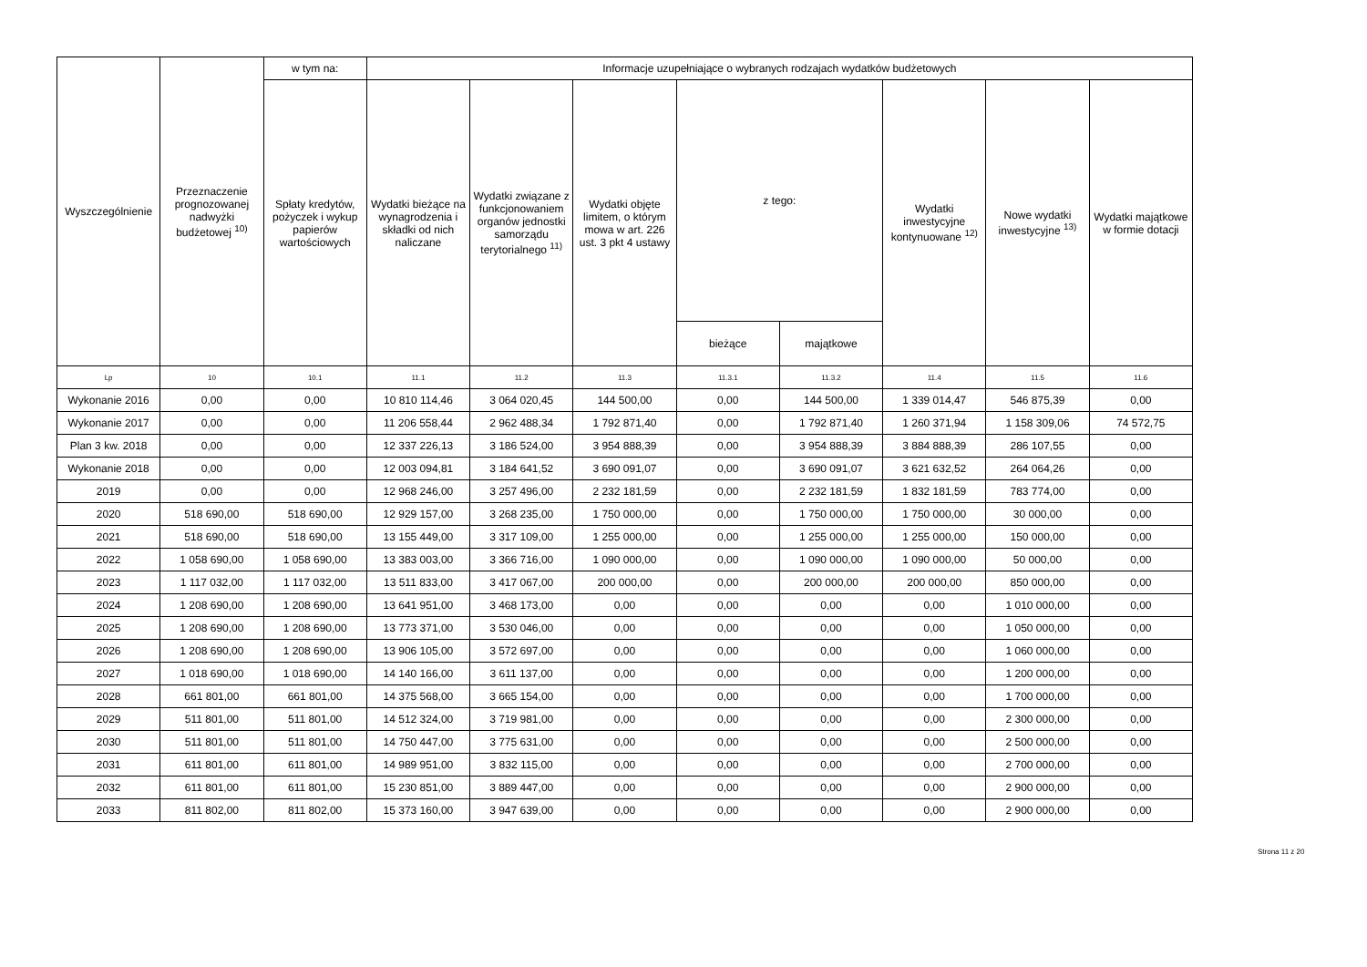| Wyszczególnienie | Przeznaczenie prognozowanej nadwyżki budżetowej <sup>10)</sup> | w tym na: | Informacje uzupełniające o wybranych rodzajach wydatków budżetowych | | | | | | | |
| --- | --- | --- | --- | --- | --- | --- | --- | --- | --- | --- |
| | | Spłaty kredytów, pożyczek i wykup papierów wartościowych | Wydatki bieżące na wynagrodzenia i składki od nich naliczane | Wydatki związane z funkcjonowaniem organów jednostki samorządu terytorialnego <sup>11)</sup> | Wydatki objęte limitem, o którym mowa w art. 226 ust. 3 pkt 4 ustawy | z tego: | | Wydatki inwestycyjne kontynuowane <sup>12)</sup> | Nowe wydatki inwestycyjne <sup>13)</sup> | Wydatki majątkowe w formie dotacji |
| | | | | | | bieżące | majątkowe | | | |
| Lp | 10 | 10.1 | 11.1 | 11.2 | 11.3 | 11.3.1 | 11.3.2 | 11.4 | 11.5 | 11.6 |
| Wykonanie 2016 | 0,00 | 0,00 | 10 810 114,46 | 3 064 020,45 | 144 500,00 | 0,00 | 144 500,00 | 1 339 014,47 | 546 875,39 | 0,00 |
| Wykonanie 2017 | 0,00 | 0,00 | 11 206 558,44 | 2 962 488,34 | 1 792 871,40 | 0,00 | 1 792 871,40 | 1 260 371,94 | 1 158 309,06 | 74 572,75 |
| Plan 3 kw. 2018 | 0,00 | 0,00 | 12 337 226,13 | 3 186 524,00 | 3 954 888,39 | 0,00 | 3 954 888,39 | 3 884 888,39 | 286 107,55 | 0,00 |
| Wykonanie 2018 | 0,00 | 0,00 | 12 003 094,81 | 3 184 641,52 | 3 690 091,07 | 0,00 | 3 690 091,07 | 3 621 632,52 | 264 064,26 | 0,00 |
| 2019 | 0,00 | 0,00 | 12 968 246,00 | 3 257 496,00 | 2 232 181,59 | 0,00 | 2 232 181,59 | 1 832 181,59 | 783 774,00 | 0,00 |
| 2020 | 518 690,00 | 518 690,00 | 12 929 157,00 | 3 268 235,00 | 1 750 000,00 | 0,00 | 1 750 000,00 | 1 750 000,00 | 30 000,00 | 0,00 |
| 2021 | 518 690,00 | 518 690,00 | 13 155 449,00 | 3 317 109,00 | 1 255 000,00 | 0,00 | 1 255 000,00 | 1 255 000,00 | 150 000,00 | 0,00 |
| 2022 | 1 058 690,00 | 1 058 690,00 | 13 383 003,00 | 3 366 716,00 | 1 090 000,00 | 0,00 | 1 090 000,00 | 1 090 000,00 | 50 000,00 | 0,00 |
| 2023 | 1 117 032,00 | 1 117 032,00 | 13 511 833,00 | 3 417 067,00 | 200 000,00 | 0,00 | 200 000,00 | 200 000,00 | 850 000,00 | 0,00 |
| 2024 | 1 208 690,00 | 1 208 690,00 | 13 641 951,00 | 3 468 173,00 | 0,00 | 0,00 | 0,00 | 0,00 | 1 010 000,00 | 0,00 |
| 2025 | 1 208 690,00 | 1 208 690,00 | 13 773 371,00 | 3 530 046,00 | 0,00 | 0,00 | 0,00 | 0,00 | 1 050 000,00 | 0,00 |
| 2026 | 1 208 690,00 | 1 208 690,00 | 13 906 105,00 | 3 572 697,00 | 0,00 | 0,00 | 0,00 | 0,00 | 1 060 000,00 | 0,00 |
| 2027 | 1 018 690,00 | 1 018 690,00 | 14 140 166,00 | 3 611 137,00 | 0,00 | 0,00 | 0,00 | 0,00 | 1 200 000,00 | 0,00 |
| 2028 | 661 801,00 | 661 801,00 | 14 375 568,00 | 3 665 154,00 | 0,00 | 0,00 | 0,00 | 0,00 | 1 700 000,00 | 0,00 |
| 2029 | 511 801,00 | 511 801,00 | 14 512 324,00 | 3 719 981,00 | 0,00 | 0,00 | 0,00 | 0,00 | 2 300 000,00 | 0,00 |
| 2030 | 511 801,00 | 511 801,00 | 14 750 447,00 | 3 775 631,00 | 0,00 | 0,00 | 0,00 | 0,00 | 2 500 000,00 | 0,00 |
| 2031 | 611 801,00 | 611 801,00 | 14 989 951,00 | 3 832 115,00 | 0,00 | 0,00 | 0,00 | 0,00 | 2 700 000,00 | 0,00 |
| 2032 | 611 801,00 | 611 801,00 | 15 230 851,00 | 3 889 447,00 | 0,00 | 0,00 | 0,00 | 0,00 | 2 900 000,00 | 0,00 |
| 2033 | 811 802,00 | 811 802,00 | 15 373 160,00 | 3 947 639,00 | 0,00 | 0,00 | 0,00 | 0,00 | 2 900 000,00 | 0,00 |
Strona 11 z 20